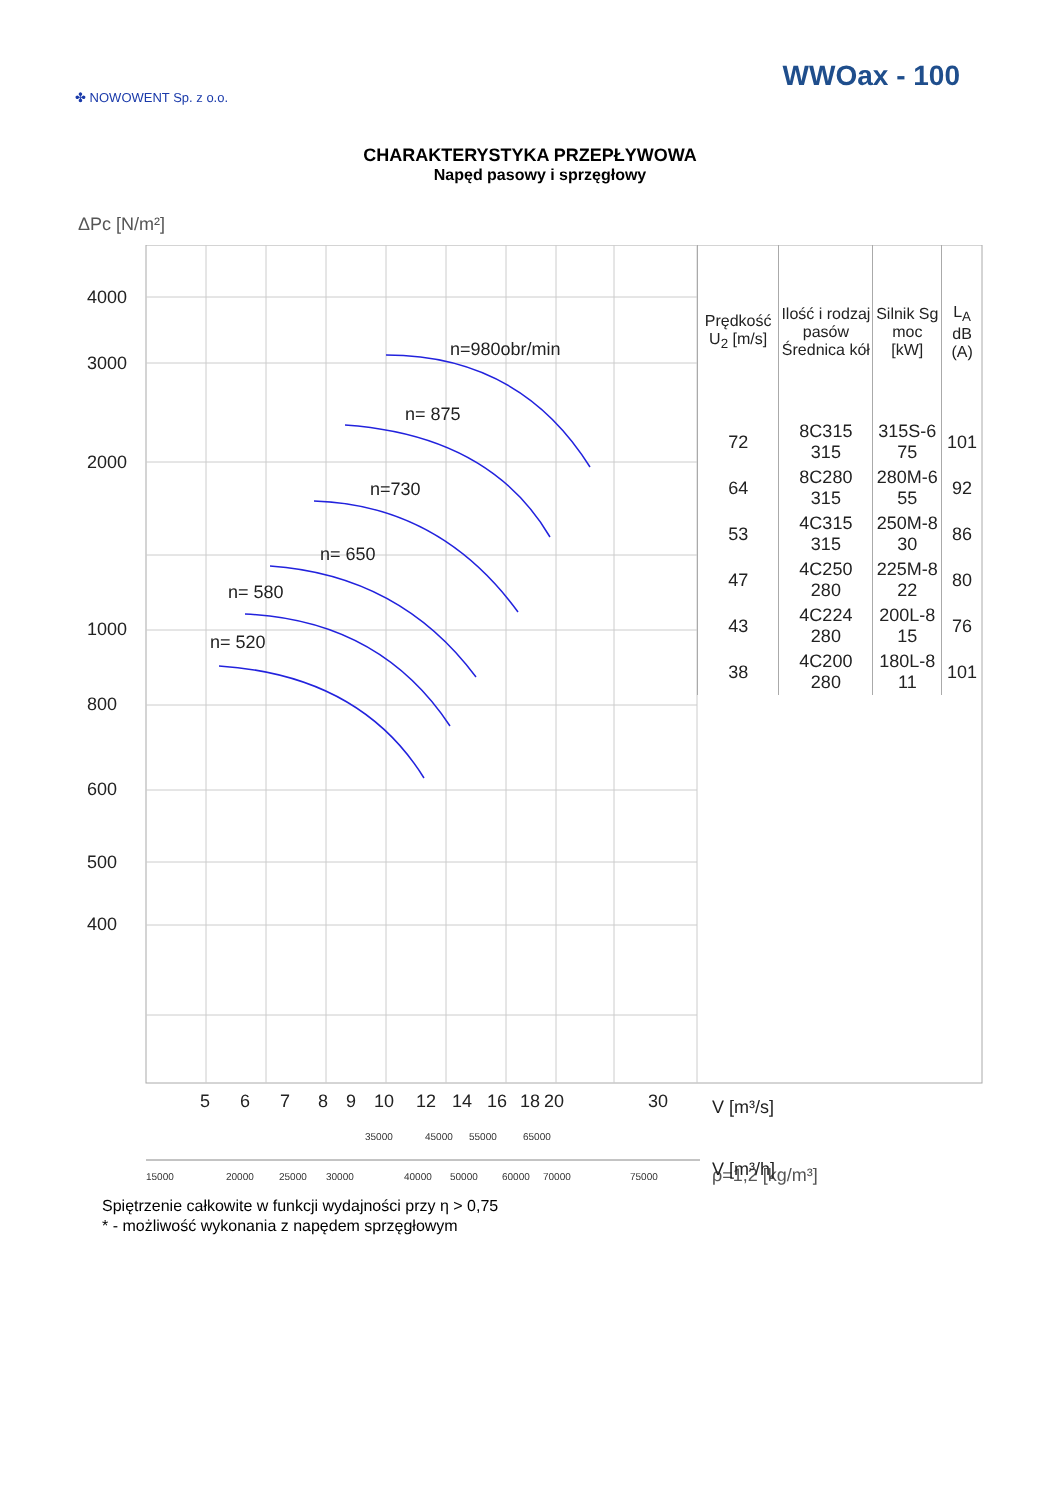✤ NOWOWENT Sp. z o.o.
WWOax - 100
CHARAKTERYSTYKA PRZEPŁYWOWA
Napęd pasowy i sprzęgłowy
ΔPc [N/m²]
4000
3000
2000
1000
800
600
500
400
n=980obr/min
n= 875
n=730
n= 650
n= 580
n= 520
5
6
7
8
9
10
12
14
16
18
20
30
V [m³/s]
V [m³/h]
35000
45000
55000
65000
15000
20000
25000
30000
40000
50000
60000
70000
75000
| Prędkość U<sub>2</sub> [m/s] | Ilość i rodzaj pasów Średnica kół | Silnik Sg moc [kW] | L<sub>A</sub> dB (A) |
| --- | --- | --- | --- |
| 72 | 8C315 315 | 315S-6 75 | 101 |
| 64 | 8C280 315 | 280M-6 55 | 92 |
| 53 | 4C315 315 | 250M-8 30 | 86 |
| 47 | 4C250 280 | 225M-8 22 | 80 |
| 43 | 4C224 280 | 200L-8 15 | 76 |
| 38 | 4C200 280 | 180L-8 11 | 101 |
ρ=1,2 [kg/m³]
Spiętrzenie całkowite w funkcji wydajności przy η > 0,75
* - możliwość wykonania z napędem sprzęgłowym